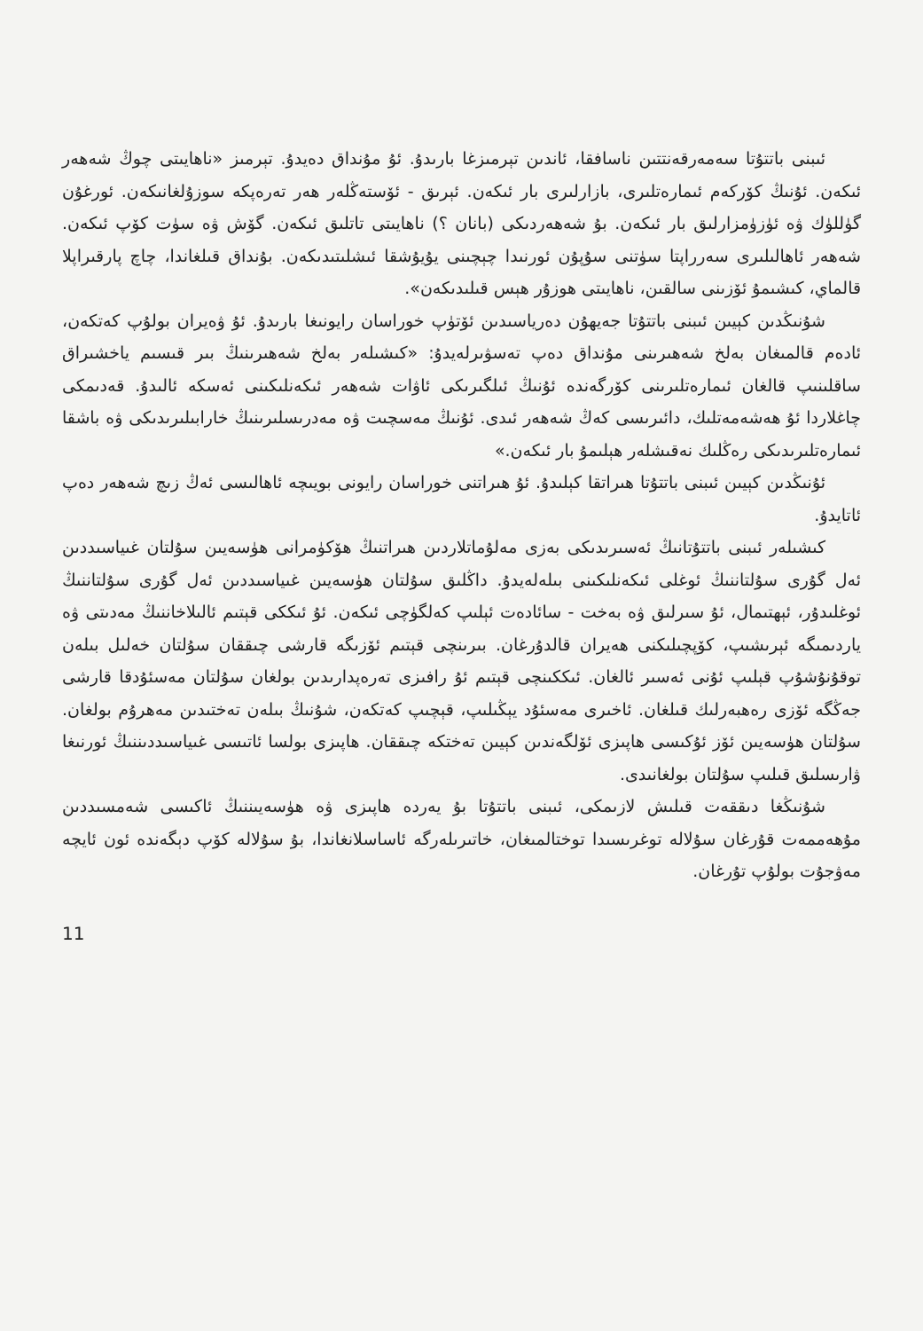ئىبنى باتتۇتا سەمەرقەنتتىن ناسافقا، ئاندىن تېرمىزغا بارىدۇ. ئۇ مۇنداق دەيدۇ. تېرمىز «ناھايىتى چوڭ شەھەر ئىكەن. ئۇنىڭ كۆركەم ئىمارەتلىرى، بازارلىرى بار ئىكەن. ئېرىق - ئۆستەڭلەر ھەر تەرەپكە سوزۇلغانىكەن. ئورغۇن گۈللۈك ۋە ئۈزۈمزارلىق بار ئىكەن. بۇ شەھەردىكى (بانان ؟) ناھايىتى تاتلىق ئىكەن. گۆش ۋە سۈت كۆپ ئىكەن. شەھەر ئاھالىلىرى سەرراپتا سۈتنى سۇپۇن ئورنىدا چېچىنى يۇيۇشقا ئىشلىتىدىكەن. بۇنداق قىلغاندا، چاچ پارقىراپلا قالماي، كىشىمۇ ئۆزىنى سالقىن، ناھايىتى ھوزۇر ھېس قىلىدىكەن».
شۇنىڭدىن كېيىن ئىبنى باتتۇتا جەيھۇن دەرياسىدىن ئۆتۈپ خوراسان رايونىغا بارىدۇ. ئۇ ۋەيران بولۇپ كەتكەن، ئادەم قالمىغان بەلخ شەھىرىنى مۇنداق دەپ تەسۋىرلەيدۇ: «كىشىلەر بەلخ شەھىرىنىڭ بىر قىسىم ياخشىراق ساقلىنىپ قالغان ئىمارەتلىرىنى كۆرگەندە ئۇنىڭ ئىلگىرىكى ئاۋات شەھەر ئىكەنلىكىنى ئەسكە ئالىدۇ. قەدىمكى چاغلاردا ئۇ ھەشەمەتلىك، دائىرىسى كەڭ شەھەر ئىدى. ئۇنىڭ مەسچىت ۋە مەدرىسلىرىنىڭ خارابىلىرىدىكى ۋە باشقا ئىمارەتلىرىدىكى رەڭلىك نەقىشلەر ھېلىمۇ بار ئىكەن.»
ئۇنىڭدىن كېيىن ئىبنى باتتۇتا ھىراتقا كېلىدۇ. ئۇ ھىراتنى خوراسان رايونى بويىچە ئاھالىسى ئەڭ زىچ شەھەر دەپ ئاتايدۇ.
كىشىلەر ئىبنى باتتۇتانىڭ ئەسىرىدىكى بەزى مەلۇماتلاردىن ھىراتنىڭ ھۆكۈمرانى ھۈسەيىن سۇلتان غىياسىددىن ئەل گۇرى سۇلتاننىڭ ئوغلى ئىكەنلىكىنى بىلەلەيدۇ. داڭلىق سۇلتان ھۈسەيىن غىياسىددىن ئەل گۇرى سۇلتاننىڭ ئوغلىدۇر، ئېھتىمال، ئۇ سىرلىق ۋە بەخت - سائادەت ئېلىپ كەلگۈچى ئىكەن. ئۇ ئىككى قېتىم ئالىلاخاننىڭ مەدىتى ۋە ياردىمىگە ئېرىشىپ، كۆپچىلىكنى ھەيران قالدۇرغان. بىرىنچى قېتىم ئۆزىگە قارشى چىققان سۇلتان خەلىل بىلەن توقۇنۇشۇپ قېلىپ ئۇنى ئەسىر ئالغان. ئىككىنچى قېتىم ئۇ رافىزى تەرەپدارىدىن بولغان سۇلتان مەسئۇدقا قارشى جەڭگە ئۆزى رەھبەرلىك قىلغان. ئاخىرى مەسئۇد يېڭىلىپ، قېچىپ كەتكەن، شۇنىڭ بىلەن تەختىدىن مەھرۇم بولغان. سۇلتان ھۈسەيىن ئۆز ئۇكىسى ھاپىزى ئۆلگەندىن كېيىن تەختكە چىققان. ھاپىزى بولسا ئاتىسى غىياسىددىننىڭ ئورنىغا ۋارىسلىق قىلىپ سۇلتان بولغانىدى.
شۇنىڭغا دىققەت قىلىش لازىمكى، ئىبنى باتتۇتا بۇ يەردە ھاپىزى ۋە ھۈسەيىننىڭ ئاكىسى شەمسىددىن مۇھەممەت قۇرغان سۇلالە توغرىسىدا توختالمىغان، خاتىرىلەرگە ئاساسلانغاندا، بۇ سۇلالە كۆپ دېگەندە ئون ئايچە مەۋجۇت بولۇپ تۇرغان.
11